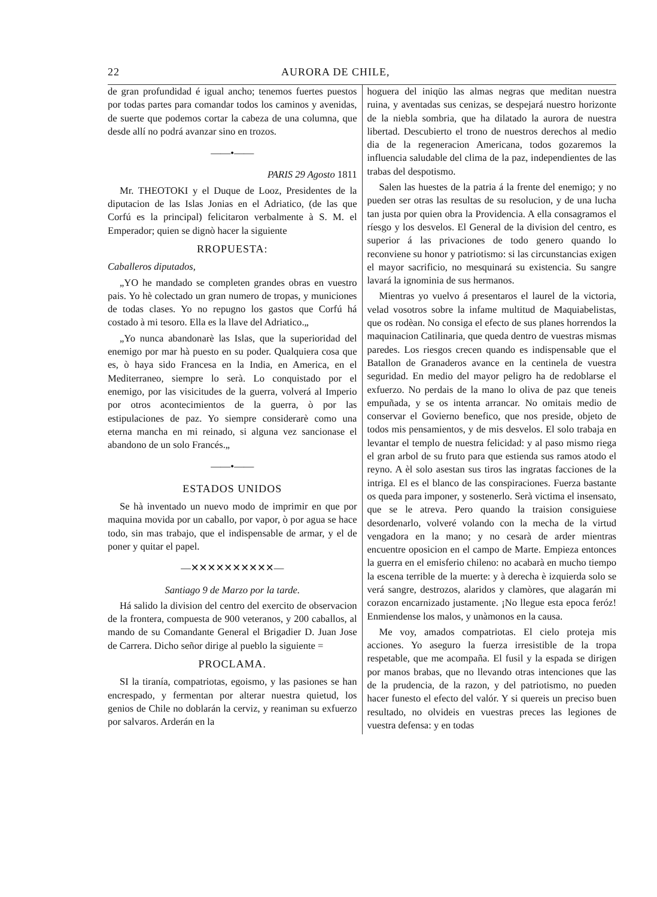22 AURORA DE CHILE,
de gran profundidad é igual ancho; tenemos fuertes puestos por todas partes para comandar todos los caminos y avenidas, de suerte que podemos cortar la cabeza de una columna, que desde allí no podrá avanzar sino en trozos.
——•——
PARIS 29 Agosto 1811
Mr. THEOTOKI y el Duque de Looz, Presidentes de la diputacion de las Islas Jonias en el Adriatico, (de las que Corfú es la principal) felicitaron verbalmente à S. M. el Emperador; quien se dignò hacer la siguiente
RROPUESTA:
Caballeros diputados,
„YO he mandado se completen grandes obras en vuestro pais. Yo hè colectado un gran numero de tropas, y municiones de todas clases. Yo no repugno los gastos que Corfú há costado à mi tesoro. Ella es la llave del Adriatico.„
„Yo nunca abandonarè las Islas, que la superioridad del enemigo por mar hà puesto en su poder. Qualquiera cosa que es, ò haya sido Francesa en la India, en America, en el Mediterraneo, siempre lo serà. Lo conquistado por el enemigo, por las visicitudes de la guerra, volverá al Imperio por otros acontecimientos de la guerra, ò por las estipulaciones de paz. Yo siempre considerarè como una eterna mancha en mi reinado, si alguna vez sancionase el abandono de un solo Francés.„
——•——
ESTADOS UNIDOS
Se hà inventado un nuevo modo de imprimir en que por maquina movida por un caballo, por vapor, ò por agua se hace todo, sin mas trabajo, que el indispensable de armar, y el de poner y quitar el papel.
—✕✕✕✕✕✕✕✕✕✕—
Santiago 9 de Marzo por la tarde.
Há salido la division del centro del exercito de observacion de la frontera, compuesta de 900 veteranos, y 200 caballos, al mando de su Comandante General el Brigadier D. Juan Jose de Carrera. Dicho señor dirige al pueblo la siguiente =
PROCLAMA.
SI la tiranía, compatriotas, egoismo, y las pasiones se han encrespado, y fermentan por alterar nuestra quietud, los genios de Chile no doblarán la cerviz, y reaniman su exfuerzo por salvaros. Arderán en la
hoguera del iniqüo las almas negras que meditan nuestra ruina, y aventadas sus cenizas, se despejará nuestro horizonte de la niebla sombria, que ha dilatado la aurora de nuestra libertad. Descubierto el trono de nuestros derechos al medio dia de la regeneracion Americana, todos gozaremos la influencia saludable del clima de la paz, independientes de las trabas del despotismo.
Salen las huestes de la patria á la frente del enemigo; y no pueden ser otras las resultas de su resolucion, y de una lucha tan justa por quien obra la Providencia. A ella consagramos el ríesgo y los desvelos. El General de la division del centro, es superior á las privaciones de todo genero quando lo reconviene su honor y patriotismo: si las circunstancias exigen el mayor sacrificio, no mesquinará su existencia. Su sangre lavará la ignominia de sus hermanos.
Mientras yo vuelvo á presentaros el laurel de la victoria, velad vosotros sobre la infame multitud de Maquiabelistas, que os rodèan. No consiga el efecto de sus planes horrendos la maquinacion Catilinaria, que queda dentro de vuestras mismas paredes. Los riesgos crecen quando es indispensable que el Batallon de Granaderos avance en la centinela de vuestra seguridad. En medio del mayor peligro ha de redoblarse el exfuerzo. No perdais de la mano lo oliva de paz que teneis empuñada, y se os intenta arrancar. No omitais medio de conservar el Govierno benefico, que nos preside, objeto de todos mis pensamientos, y de mis desvelos. El solo trabaja en levantar el templo de nuestra felicidad: y al paso mismo riega el gran arbol de su fruto para que estienda sus ramos atodo el reyno. A èl solo asestan sus tiros las ingratas facciones de la intriga. El es el blanco de las conspiraciones. Fuerza bastante os queda para imponer, y sostenerlo. Serà victima el insensato, que se le atreva. Pero quando la traision consiguiese desordenarlo, volveré volando con la mecha de la virtud vengadora en la mano; y no cesarà de arder mientras encuentre oposicion en el campo de Marte. Empieza entonces la guerra en el emisferio chileno: no acabarà en mucho tiempo la escena terrible de la muerte: y à derecha è izquierda solo se verá sangre, destrozos, alaridos y clamòres, que alagarán mi corazon encarnizado justamente. ¡No llegue esta epoca feróz! Enmiendense los malos, y unàmonos en la causa.
Me voy, amados compatriotas. El cielo proteja mis acciones. Yo aseguro la fuerza irresistible de la tropa respetable, que me acompaña. El fusil y la espada se dirigen por manos brabas, que no llevando otras intenciones que las de la prudencia, de la razon, y del patriotismo, no pueden hacer funesto el efecto del valór. Y si quereis un preciso buen resultado, no olvideis en vuestras preces las legiones de vuestra defensa: y en todas